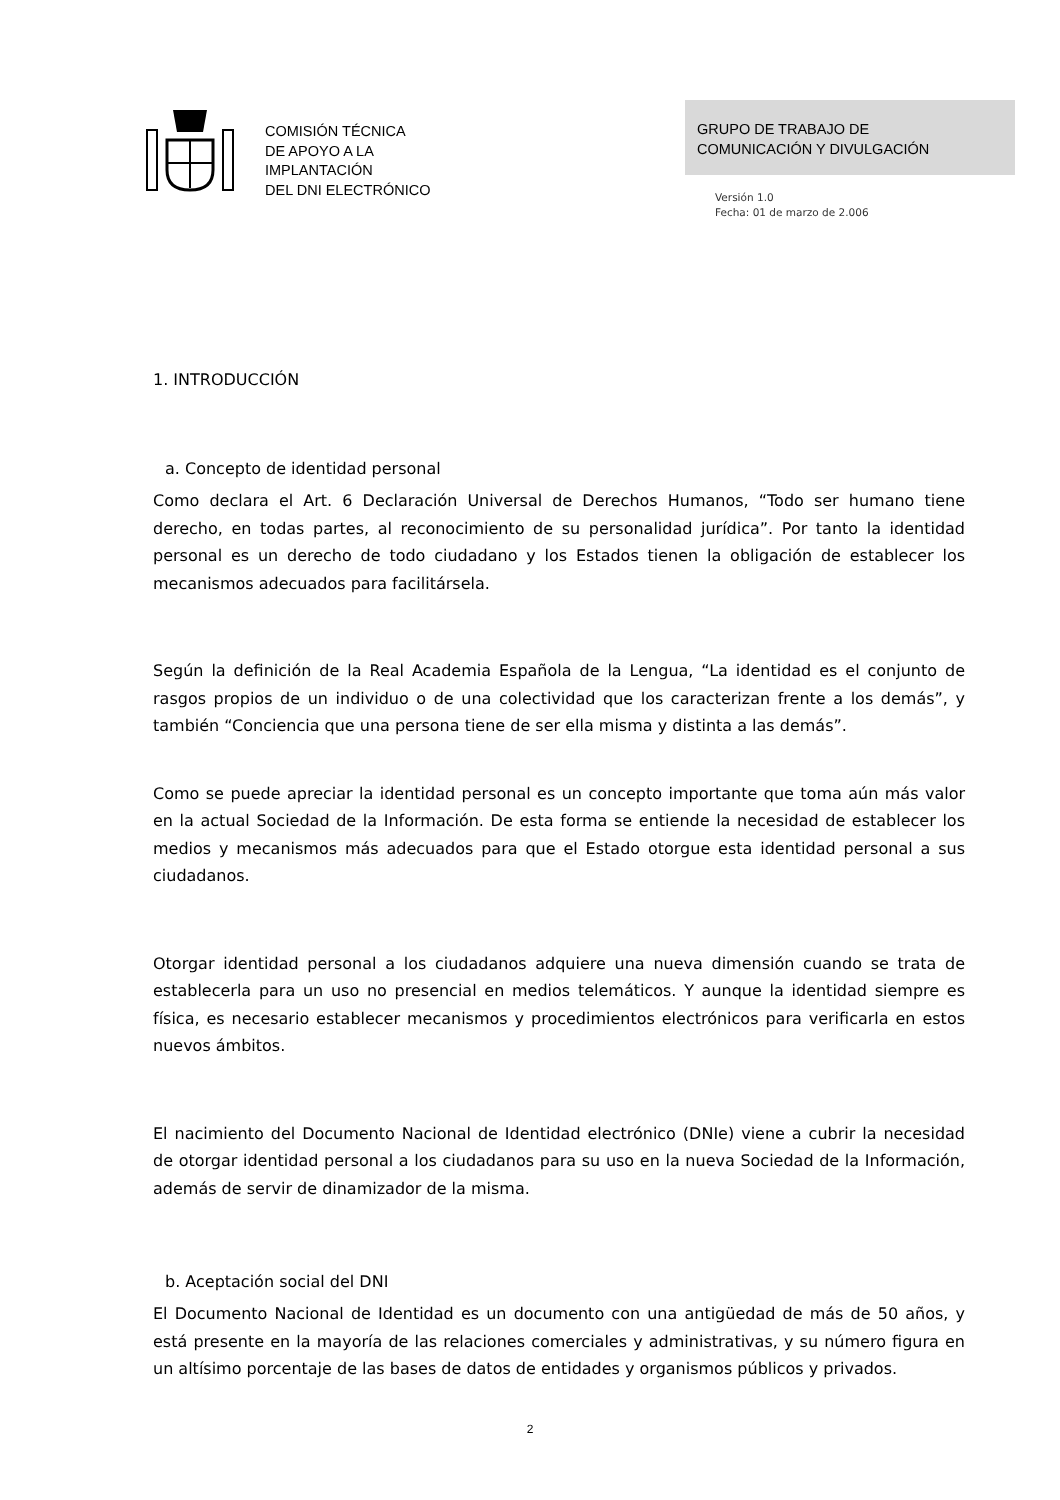COMISIÓN TÉCNICA
DE APOYO A LA
IMPLANTACIÓN
DEL DNI ELECTRÓNICO
GRUPO DE TRABAJO DE
COMUNICACIÓN Y DIVULGACIÓN
Versión 1.0
Fecha: 01 de marzo de 2.006
1. INTRODUCCIÓN
a. Concepto de identidad personal
Como declara el Art. 6 Declaración Universal de Derechos Humanos, “Todo ser humano tiene derecho, en todas partes, al reconocimiento de su personalidad jurídica”. Por tanto la identidad personal es un derecho de todo ciudadano y los Estados tienen la obligación de establecer los mecanismos adecuados para facilitársela.
Según la definición de la Real Academia Española de la Lengua, “La identidad es el conjunto de rasgos propios de un individuo o de una colectividad que los caracterizan frente a los demás”, y también “Conciencia que una persona tiene de ser ella misma y distinta a las demás”.
Como se puede apreciar la identidad personal es un concepto importante que toma aún más valor en la actual Sociedad de la Información. De esta forma se entiende la necesidad de establecer los medios y mecanismos más adecuados para que el Estado otorgue esta identidad personal a sus ciudadanos.
Otorgar identidad personal a los ciudadanos adquiere una nueva dimensión cuando se trata de establecerla para un uso no presencial en medios telemáticos. Y aunque la identidad siempre es física, es necesario establecer mecanismos y procedimientos electrónicos para verificarla en estos nuevos ámbitos.
El nacimiento del Documento Nacional de Identidad electrónico (DNIe) viene a cubrir la necesidad de otorgar identidad personal a los ciudadanos para su uso en la nueva Sociedad de la Información, además de servir de dinamizador de la misma.
b. Aceptación social del DNI
El Documento Nacional de Identidad es un documento con una antigüedad de más de 50 años, y está presente en la mayoría de las relaciones comerciales y administrativas, y su número figura en un altísimo porcentaje de las bases de datos de entidades y organismos públicos y privados.
2